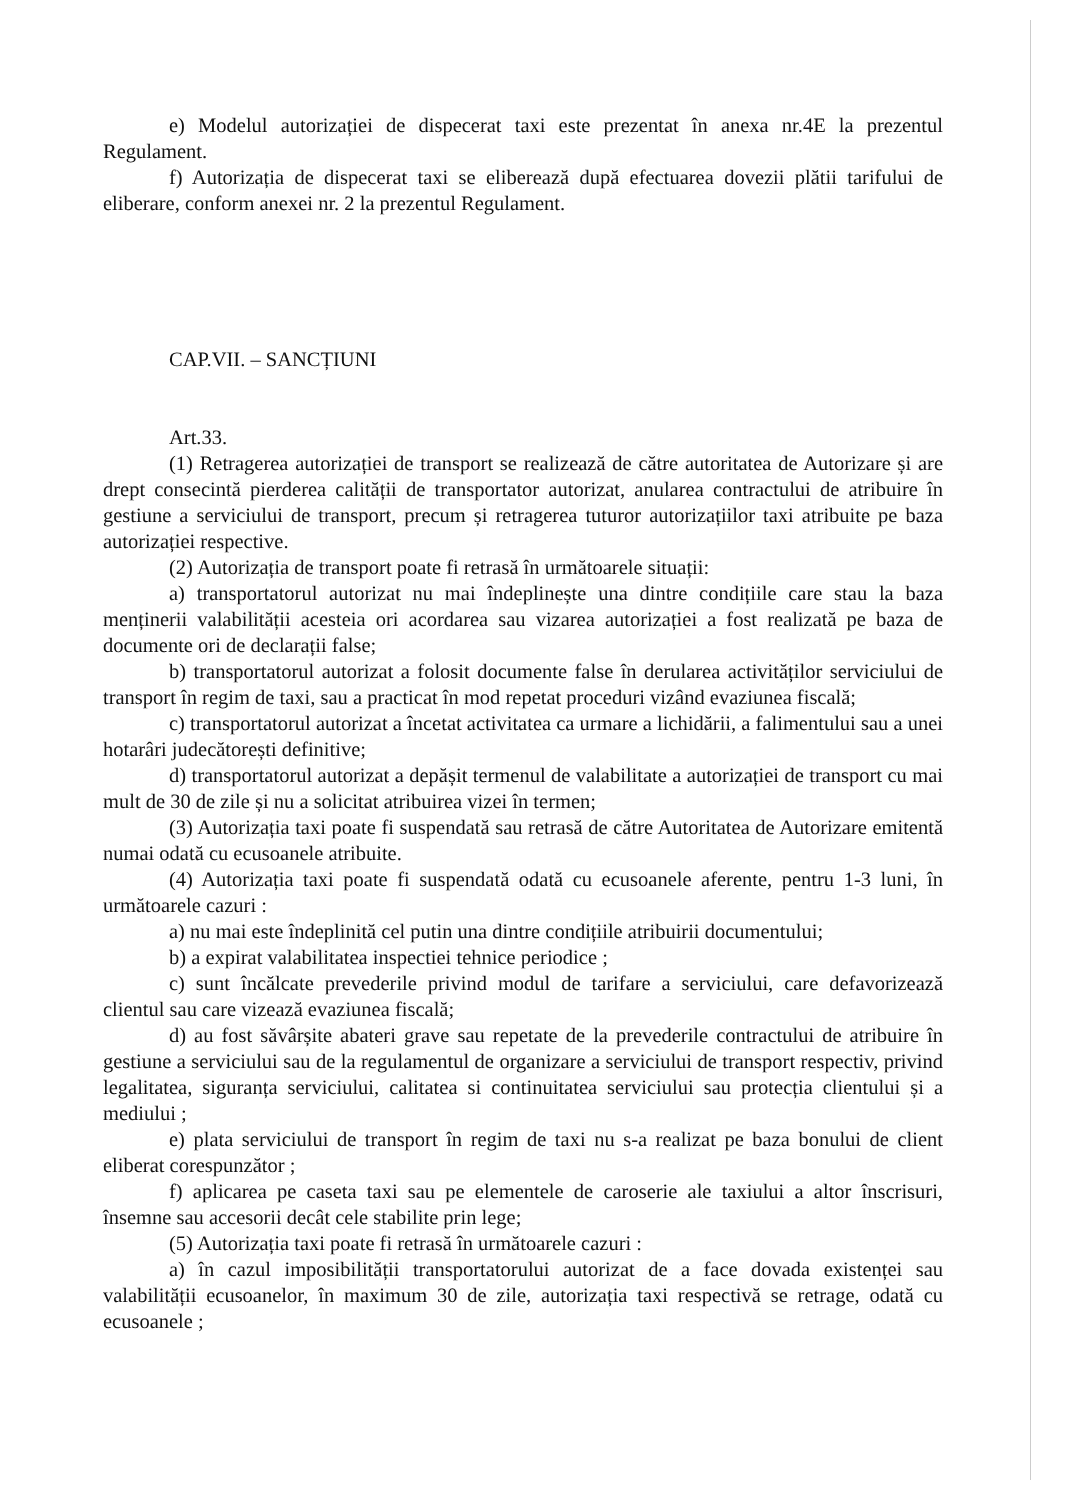e) Modelul autorizației de dispecerat taxi este prezentat în anexa nr.4E la prezentul Regulament.
f) Autorizația de dispecerat taxi se eliberează după efectuarea dovezii plătii tarifului de eliberare, conform anexei nr. 2 la prezentul Regulament.
CAP.VII. – SANCȚIUNI
Art.33.
(1) Retragerea autorizației de transport se realizează de către autoritatea de Autorizare și are drept consecintă pierderea calității de transportator autorizat, anularea contractului de atribuire în gestiune a serviciului de transport, precum și retragerea tuturor autorizațiilor taxi atribuite pe baza autorizației respective.
(2) Autorizația de transport poate fi retrasă în următoarele situații:
a) transportatorul autorizat nu mai îndeplinește una dintre condițiile care stau la baza menținerii valabilității acesteia ori acordarea sau vizarea autorizației a fost realizată pe baza de documente ori de declarații false;
b) transportatorul autorizat a folosit documente false în derularea activităților serviciului de transport în regim de taxi, sau a practicat în mod repetat proceduri vizând evaziunea fiscală;
c) transportatorul autorizat a încetat activitatea ca urmare a lichidării, a falimentului sau a unei hotarâri judecătorești definitive;
d) transportatorul autorizat a depășit termenul de valabilitate a autorizației de transport cu mai mult de 30 de zile și nu a solicitat atribuirea vizei în termen;
(3) Autorizația taxi poate fi suspendată sau retrasă de către Autoritatea de Autorizare emitentă numai odată cu ecusoanele atribuite.
(4) Autorizația taxi poate fi suspendată odată cu ecusoanele aferente, pentru 1-3 luni, în următoarele cazuri :
a) nu mai este îndeplinită cel putin una dintre condițiile atribuirii documentului;
b) a expirat valabilitatea inspectiei tehnice periodice ;
c) sunt încălcate prevederile privind modul de tarifare a serviciului, care defavorizează clientul sau care vizează evaziunea fiscală;
d) au fost săvârșite abateri grave sau repetate de la prevederile contractului de atribuire în gestiune a serviciului sau de la regulamentul de organizare a serviciului de transport respectiv, privind legalitatea, siguranța serviciului, calitatea si continuitatea serviciului sau protecția clientului și a mediului ;
e) plata serviciului de transport în regim de taxi nu s-a realizat pe baza bonului de client eliberat corespunzător ;
f) aplicarea pe caseta taxi sau pe elementele de caroserie ale taxiului a altor înscrisuri, însemne sau accesorii decât cele stabilite prin lege;
(5) Autorizația taxi poate fi retrasă în următoarele cazuri :
a) în cazul imposibilității transportatorului autorizat de a face dovada existenței sau valabilității ecusoanelor, în maximum 30 de zile, autorizația taxi respectivă se retrage, odată cu ecusoanele ;